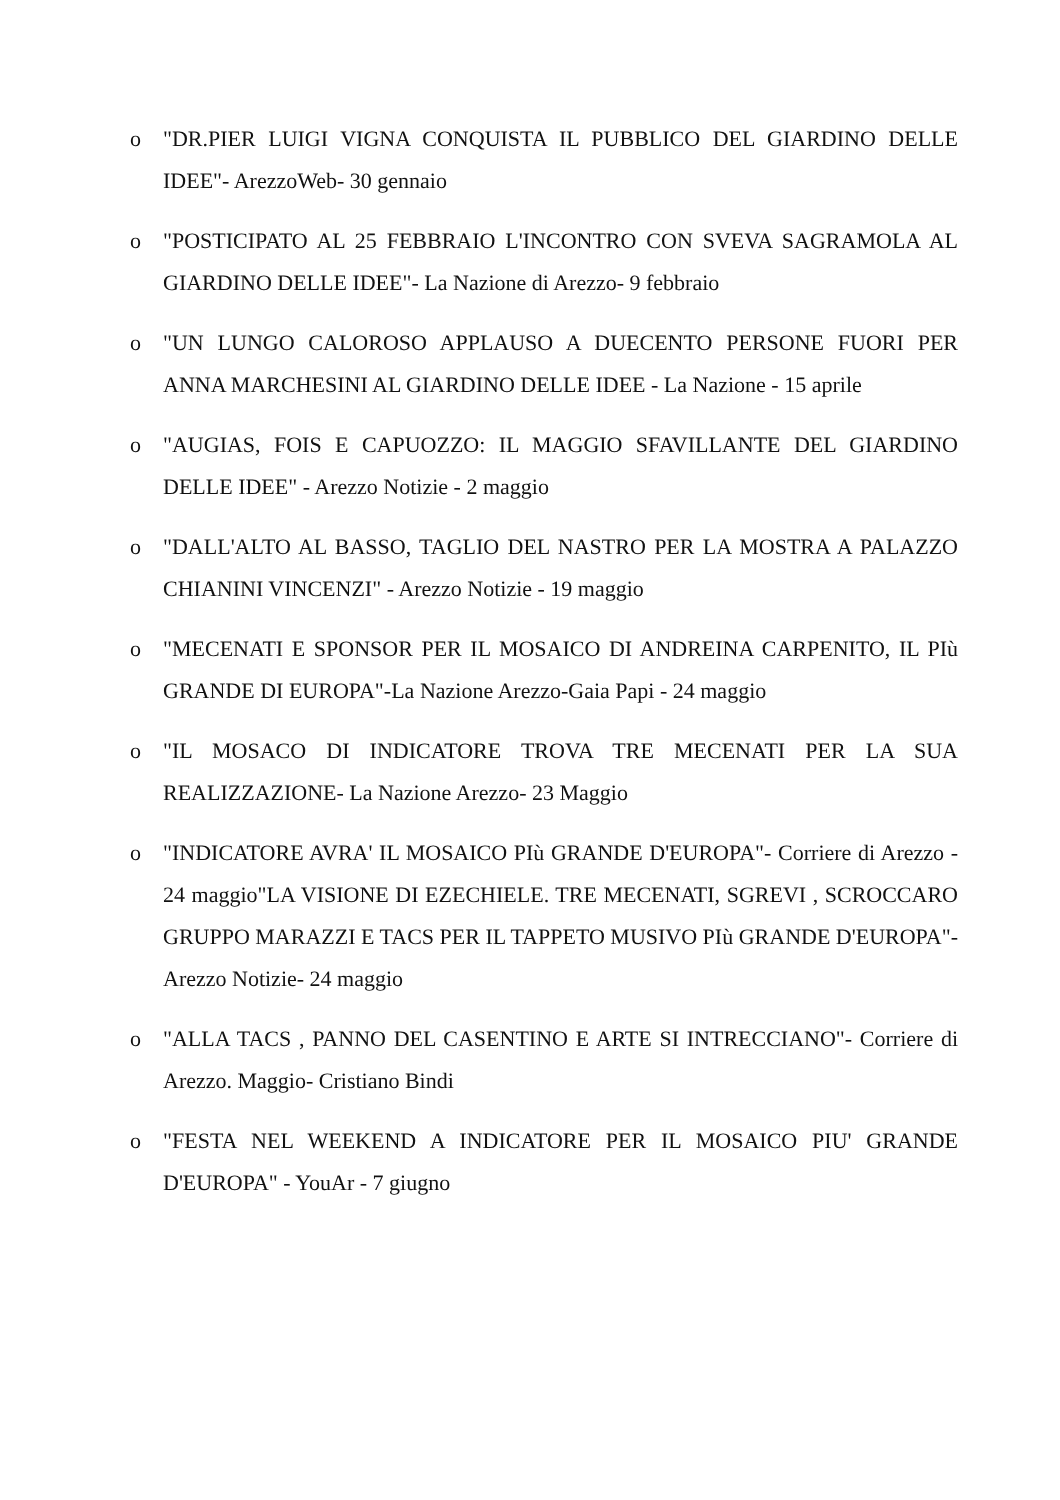o "DR.PIER LUIGI VIGNA CONQUISTA IL PUBBLICO DEL GIARDINO DELLE IDEE"- ArezzoWeb- 30 gennaio
o "POSTICIPATO AL 25 FEBBRAIO L'INCONTRO CON SVEVA SAGRAMOLA AL GIARDINO DELLE IDEE"- La Nazione di Arezzo- 9 febbraio
o "UN LUNGO CALOROSO APPLAUSO A DUECENTO PERSONE FUORI PER ANNA MARCHESINI AL GIARDINO DELLE IDEE - La Nazione - 15 aprile
o "AUGIAS, FOIS E CAPUOZZO: IL MAGGIO SFAVILLANTE DEL GIARDINO DELLE IDEE" - Arezzo Notizie - 2 maggio
o "DALL'ALTO AL BASSO, TAGLIO DEL NASTRO PER LA MOSTRA A PALAZZO CHIANINI VINCENZI" - Arezzo Notizie - 19 maggio
o "MECENATI E SPONSOR PER IL MOSAICO DI ANDREINA CARPENITO, IL PIù GRANDE DI EUROPA"-La Nazione Arezzo-Gaia Papi - 24 maggio
o "IL MOSACO DI INDICATORE TROVA TRE MECENATI PER LA SUA REALIZZAZIONE- La Nazione Arezzo- 23 Maggio
o "INDICATORE AVRA' IL MOSAICO PIù GRANDE D'EUROPA"- Corriere di Arezzo - 24 maggio"LA VISIONE DI EZECHIELE. TRE MECENATI, SGREVI , SCROCCARO GRUPPO MARAZZI E TACS PER IL TAPPETO MUSIVO PIù GRANDE D'EUROPA"-Arezzo Notizie- 24 maggio
o "ALLA TACS , PANNO DEL CASENTINO E ARTE SI INTRECCIANO"- Corriere di Arezzo. Maggio- Cristiano Bindi
o "FESTA NEL WEEKEND A INDICATORE PER IL MOSAICO PIU' GRANDE D'EUROPA" - YouAr - 7 giugno